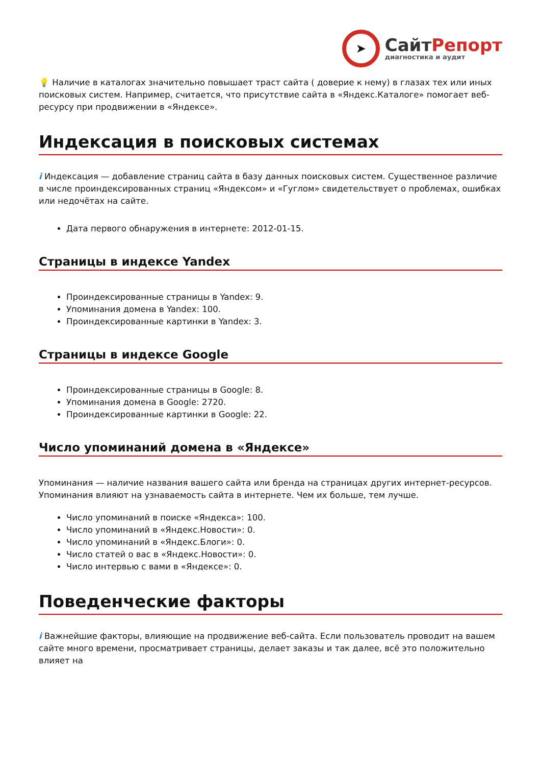➤
СайтРепорт
диагностика и аудит
💡 Наличие в каталогах значительно повышает траст сайта ( доверие к нему) в глазах тех или иных поисковых систем. Например, считается, что присутствие сайта в «Яндекс.Каталоге» помогает веб-ресурсу при продвижении в «Яндексе».
Индексация в поисковых системах
i Индексация — добавление страниц сайта в базу данных поисковых систем. Существенное различие в числе проиндексированных страниц «Яндексом» и «Гуглом» свидетельствует о проблемах, ошибках или недочётах на сайте.
Дата первого обнаружения в интернете: 2012-01-15.
Страницы в индексе Yandex
Проиндексированные страницы в Yandex: 9.
Упоминания домена в Yandex: 100.
Проиндексированные картинки в Yandex: 3.
Страницы в индексе Google
Проиндексированные страницы в Google: 8.
Упоминания домена в Google: 2720.
Проиндексированные картинки в Google: 22.
Число упоминаний домена в «Яндексе»
Упоминания — наличие названия вашего сайта или бренда на страницах других интернет-ресурсов. Упоминания влияют на узнаваемость сайта в интернете. Чем их больше, тем лучше.
Число упоминаний в поиске «Яндекса»: 100.
Число упоминаний в «Яндекс.Новости»: 0.
Число упоминаний в «Яндекс.Блоги»: 0.
Число статей о вас в «Яндекс.Новости»: 0.
Число интервью с вами в «Яндексе»: 0.
Поведенческие факторы
i Важнейшие факторы, влияющие на продвижение веб-сайта. Если пользователь проводит на вашем сайте много времени, просматривает страницы, делает заказы и так далее, всё это положительно влияет на